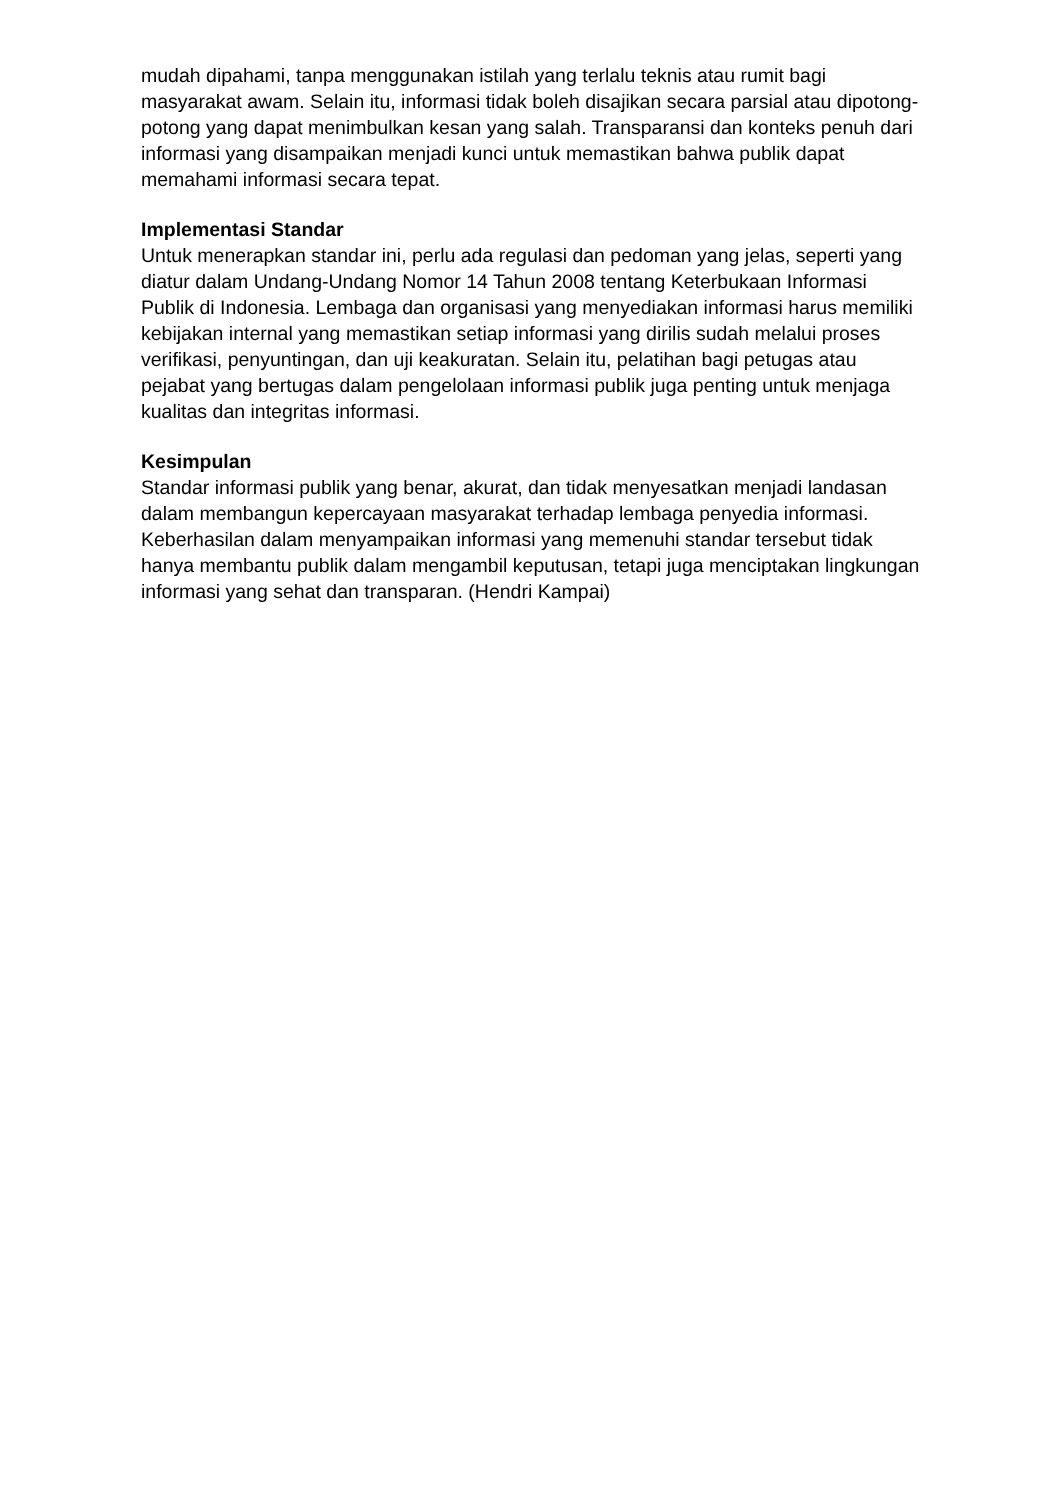mudah dipahami, tanpa menggunakan istilah yang terlalu teknis atau rumit bagi masyarakat awam. Selain itu, informasi tidak boleh disajikan secara parsial atau dipotong-potong yang dapat menimbulkan kesan yang salah. Transparansi dan konteks penuh dari informasi yang disampaikan menjadi kunci untuk memastikan bahwa publik dapat memahami informasi secara tepat.
Implementasi Standar
Untuk menerapkan standar ini, perlu ada regulasi dan pedoman yang jelas, seperti yang diatur dalam Undang-Undang Nomor 14 Tahun 2008 tentang Keterbukaan Informasi Publik di Indonesia. Lembaga dan organisasi yang menyediakan informasi harus memiliki kebijakan internal yang memastikan setiap informasi yang dirilis sudah melalui proses verifikasi, penyuntingan, dan uji keakuratan. Selain itu, pelatihan bagi petugas atau pejabat yang bertugas dalam pengelolaan informasi publik juga penting untuk menjaga kualitas dan integritas informasi.
Kesimpulan
Standar informasi publik yang benar, akurat, dan tidak menyesatkan menjadi landasan dalam membangun kepercayaan masyarakat terhadap lembaga penyedia informasi. Keberhasilan dalam menyampaikan informasi yang memenuhi standar tersebut tidak hanya membantu publik dalam mengambil keputusan, tetapi juga menciptakan lingkungan informasi yang sehat dan transparan. (Hendri Kampai)